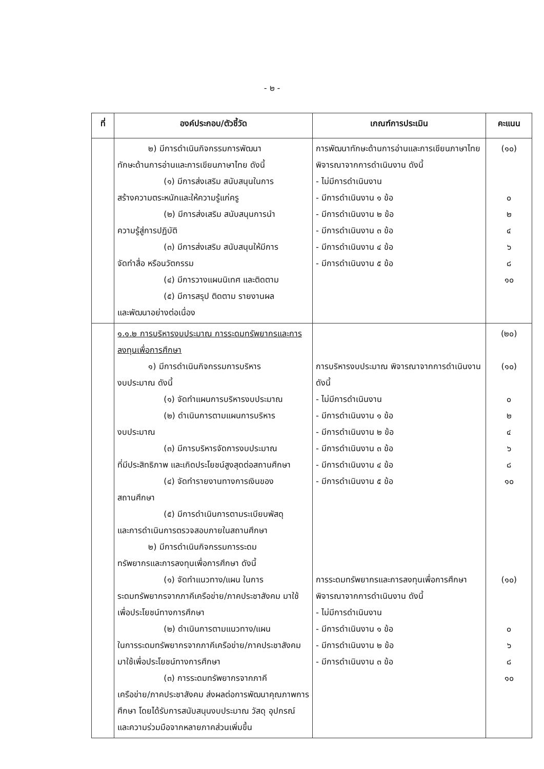- ๒ -
| ที่ | องค์ประกอบ/ตัวชี้วัด | เกณฑ์การประเมิน | คะแนน |
| --- | --- | --- | --- |
| | ๒) มีการดำเนินกิจกรรมการพัฒนา ทักษะด้านการอ่านและการเขียนภาษาไทย ดังนี้ (๑) มีการส่งเสริม สนับสนุนในการ สร้างความตระหนักและให้ความรู้แก่ครู (๒) มีการส่งเสริม สนับสนุนการนำ ความรู้สู่การปฏิบัติ (๓) มีการส่งเสริม สนับสนุนให้มีการ จัดทำสื่อ หรือนวัตกรรม (๔) มีการวางแผนนิเทศ และติดตาม (๕) มีการสรุป ติดตาม รายงานผล และพัฒนาอย่างต่อเนื่อง | การพัฒนาทักษะด้านการอ่านและการเขียนภาษาไทย พิจารณาจากการดำเนินงาน ดังนี้ - ไม่มีการดำเนินงาน - มีการดำเนินงาน ๑ ข้อ - มีการดำเนินงาน ๒ ข้อ - มีการดำเนินงาน ๓ ข้อ - มีการดำเนินงาน ๔ ข้อ - มีการดำเนินงาน ๕ ข้อ | (๑๐) ๐ ๒ ๔ ๖ ๘ ๑๐ |
| | ๑.๑.๒ การบริหารงบประมาณ การระดมทรัพยากรและการลงทุนเพื่อการศึกษา ๑) มีการดำเนินกิจกรรมการบริหาร งบประมาณ ดังนี้ (๑) จัดทำแผนการบริหารงบประมาณ (๒) ดำเนินการตามแผนการบริหาร งบประมาณ (๓) มีการบริหารจัดการงบประมาณ ที่มีประสิทธิภาพ และเกิดประโยชน์สูงสุดต่อสถานศึกษา (๔) จัดทำรายงานทางการเงินของ สถานศึกษา (๕) มีการดำเนินการตามระเบียบพัสดุ และการดำเนินการตรวจสอบภายในสถานศึกษา ๒) มีการดำเนินกิจกรรมการระดม ทรัพยากรและการลงทุนเพื่อการศึกษา ดังนี้ (๑) จัดทำแนวทาง/แผน ในการ ระดมทรัพยากรจากภาคีเครือข่าย/ภาคประชาสังคม มาใช้เพื่อประโยชน์ทางการศึกษา (๒) ดำเนินการตามแนวทาง/แผน ในการระดมทรัพยากรจากภาคีเครือข่าย/ภาคประชาสังคม มาใช้เพื่อประโยชน์ทางการศึกษา (๓) การระดมทรัพยากรจากภาคี เครือข่าย/ภาคประชาสังคม ส่งผลต่อการพัฒนาคุณภาพการศึกษา โดยได้รับการสนับสนุนงบประมาณ วัสดุ อุปกรณ์ และความร่วมมือจากหลายภาคส่วนเพิ่มขึ้น | การบริหารงบประมาณ พิจารณาจากการดำเนินงาน ดังนี้ - ไม่มีการดำเนินงาน - มีการดำเนินงาน ๑ ข้อ - มีการดำเนินงาน ๒ ข้อ - มีการดำเนินงาน ๓ ข้อ - มีการดำเนินงาน ๔ ข้อ - มีการดำเนินงาน ๕ ข้อ การระดมทรัพยากรและการลงทุนเพื่อการศึกษา พิจารณาจากการดำเนินงาน ดังนี้ - ไม่มีการดำเนินงาน - มีการดำเนินงาน ๑ ข้อ - มีการดำเนินงาน ๒ ข้อ - มีการดำเนินงาน ๓ ข้อ | (๒๐) (๑๐) ๐ ๒ ๔ ๖ ๘ ๑๐ (๑๐) ๐ ๖ ๘ ๑๐ |